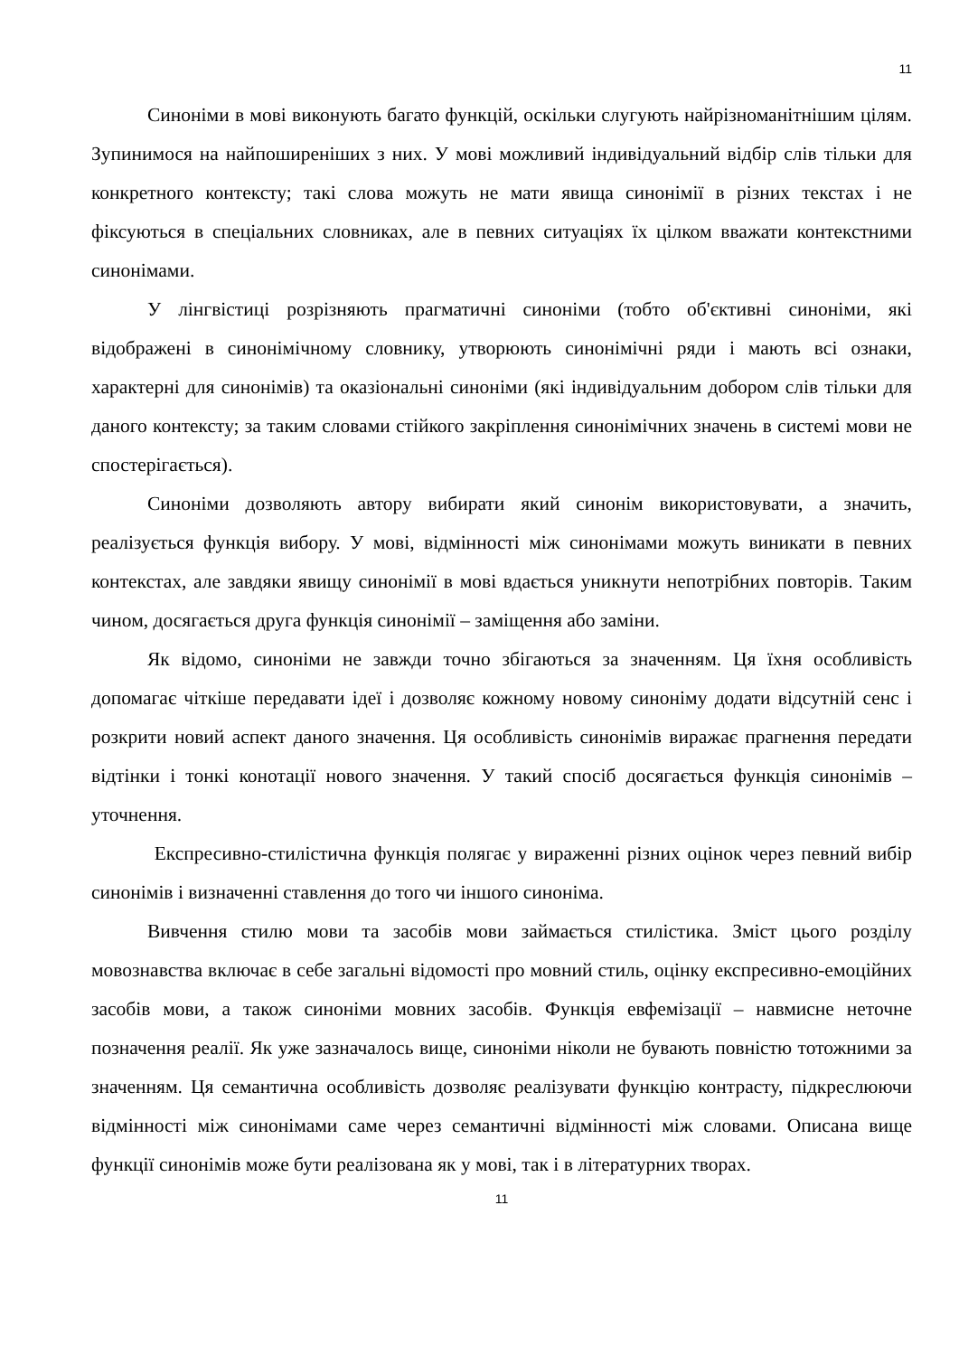11
Синоніми в мові виконують багато функцій, оскільки слугують найрізноманітнішим цілям. Зупинимося на найпоширеніших з них. У мові можливий індивідуальний відбір слів тільки для конкретного контексту; такі слова можуть не мати явища синонімії в різних текстах і не фіксуються в спеціальних словниках, але в певних ситуаціях їх цілком вважати контекстними синонімами.
У лінгвістиці розрізняють прагматичні синоніми (тобто об'єктивні синоніми, які відображені в синонімічному словнику, утворюють синонімічні ряди і мають всі ознаки, характерні для синонімів) та оказіональні синоніми (які індивідуальним добором слів тільки для даного контексту; за таким словами стійкого закріплення синонімічних значень в системі мови не спостерігається).
Синоніми дозволяють автору вибирати який синонім використовувати, а значить, реалізується функція вибору. У мові, відмінності між синонімами можуть виникати в певних контекстах, але завдяки явищу синонімії в мові вдається уникнути непотрібних повторів. Таким чином, досягається друга функція синонімії – заміщення або заміни.
Як відомо, синоніми не завжди точно збігаються за значенням. Ця їхня особливість допомагає чіткіше передавати ідеї і дозволяє кожному новому синоніму додати відсутній сенс і розкрити новий аспект даного значення. Ця особливість синонімів виражає прагнення передати відтінки і тонкі конотації нового значення. У такий спосіб досягається функція синонімів – уточнення.
Експресивно-стилістична функція полягає у вираженні різних оцінок через певний вибір синонімів і визначенні ставлення до того чи іншого синоніма.
Вивчення стилю мови та засобів мови займається стилістика. Зміст цього розділу мовознавства включає в себе загальні відомості про мовний стиль, оцінку експресивно-емоційних засобів мови, а також синоніми мовних засобів. Функція евфемізації – навмисне неточне позначення реалії. Як уже зазначалось вище, синоніми ніколи не бувають повністю тотожними за значенням. Ця семантична особливість дозволяє реалізувати функцію контрасту, підкреслюючи відмінності між синонімами саме через семантичні відмінності між словами. Описана вище функції синонімів може бути реалізована як у мові, так і в літературних творах.
11